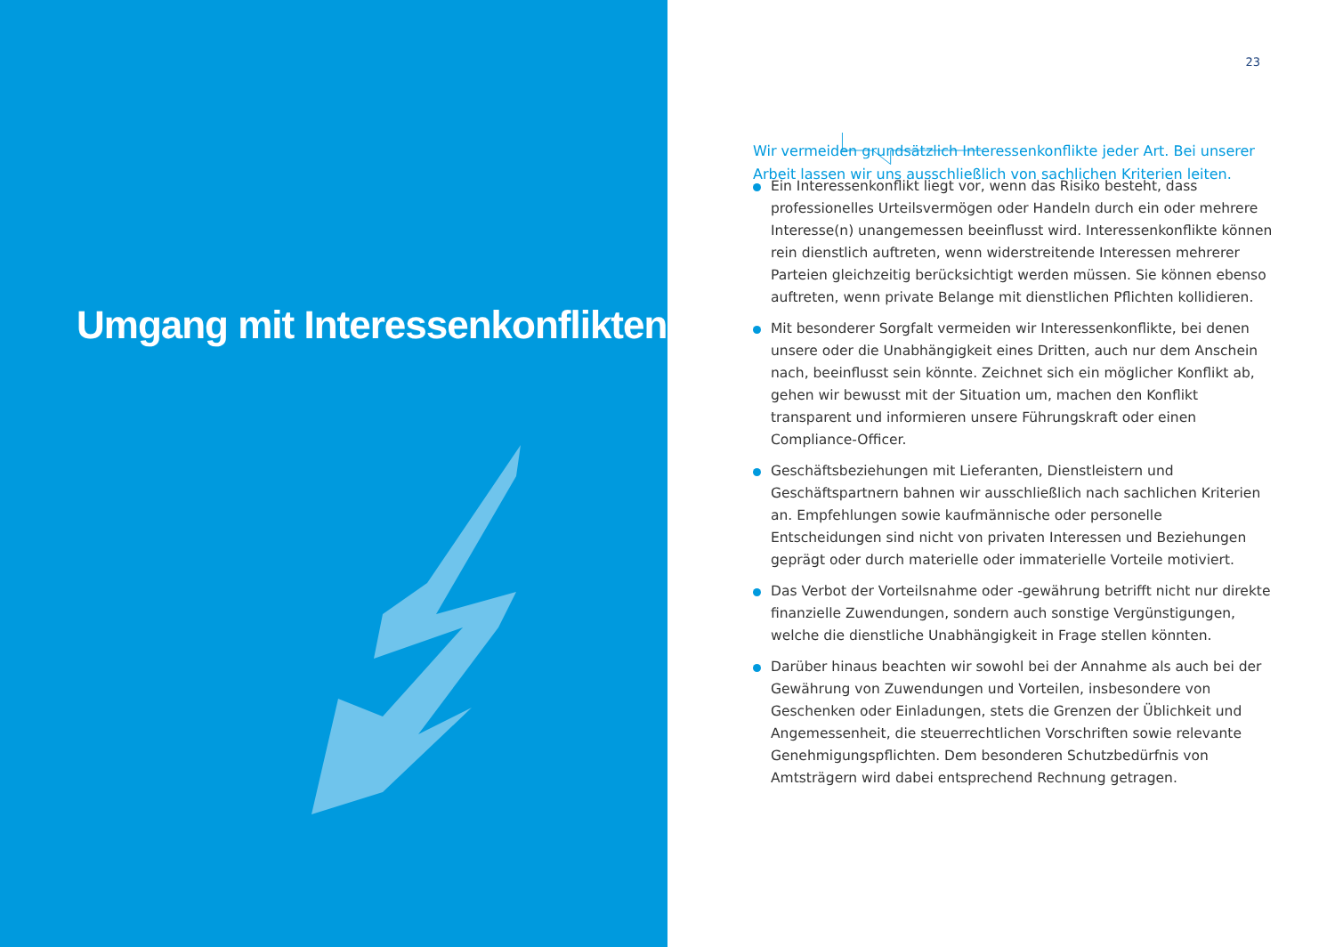Umgang mit Interessenkonflikten
23
Wir vermeiden grundsätzlich Interessenkonflikte jeder Art. Bei unserer Arbeit lassen wir uns ausschließlich von sachlichen Kriterien leiten.
Ein Interessenkonflikt liegt vor, wenn das Risiko besteht, dass professionelles Urteilsvermögen oder Handeln durch ein oder mehrere Interesse(n) unangemessen beeinflusst wird. Interessenkonflikte können rein dienstlich auftreten, wenn widerstreitende Interessen mehrerer Parteien gleichzeitig berücksichtigt werden müssen. Sie können ebenso auftreten, wenn private Belange mit dienstlichen Pflichten kollidieren.
Mit besonderer Sorgfalt vermeiden wir Interessenkonflikte, bei denen unsere oder die Unabhängigkeit eines Dritten, auch nur dem Anschein nach, beeinflusst sein könnte. Zeichnet sich ein möglicher Konflikt ab, gehen wir bewusst mit der Situation um, machen den Konflikt transparent und informieren unsere Führungskraft oder einen Compliance-Officer.
Geschäftsbeziehungen mit Lieferanten, Dienstleistern und Geschäftspartnern bahnen wir ausschließlich nach sachlichen Kriterien an. Empfehlungen sowie kaufmännische oder personelle Entscheidungen sind nicht von privaten Interessen und Beziehungen geprägt oder durch materielle oder immaterielle Vorteile motiviert.
Das Verbot der Vorteilsnahme oder -gewährung betrifft nicht nur direkte finanzielle Zuwendungen, sondern auch sonstige Vergünstigungen, welche die dienstliche Unabhängigkeit in Frage stellen könnten.
Darüber hinaus beachten wir sowohl bei der Annahme als auch bei der Gewährung von Zuwendungen und Vorteilen, insbesondere von Geschenken oder Einladungen, stets die Grenzen der Üblichkeit und Angemessenheit, die steuerrechtlichen Vorschriften sowie relevante Genehmigungspflichten. Dem besonderen Schutzbedürfnis von Amtsträgern wird dabei entsprechend Rechnung getragen.